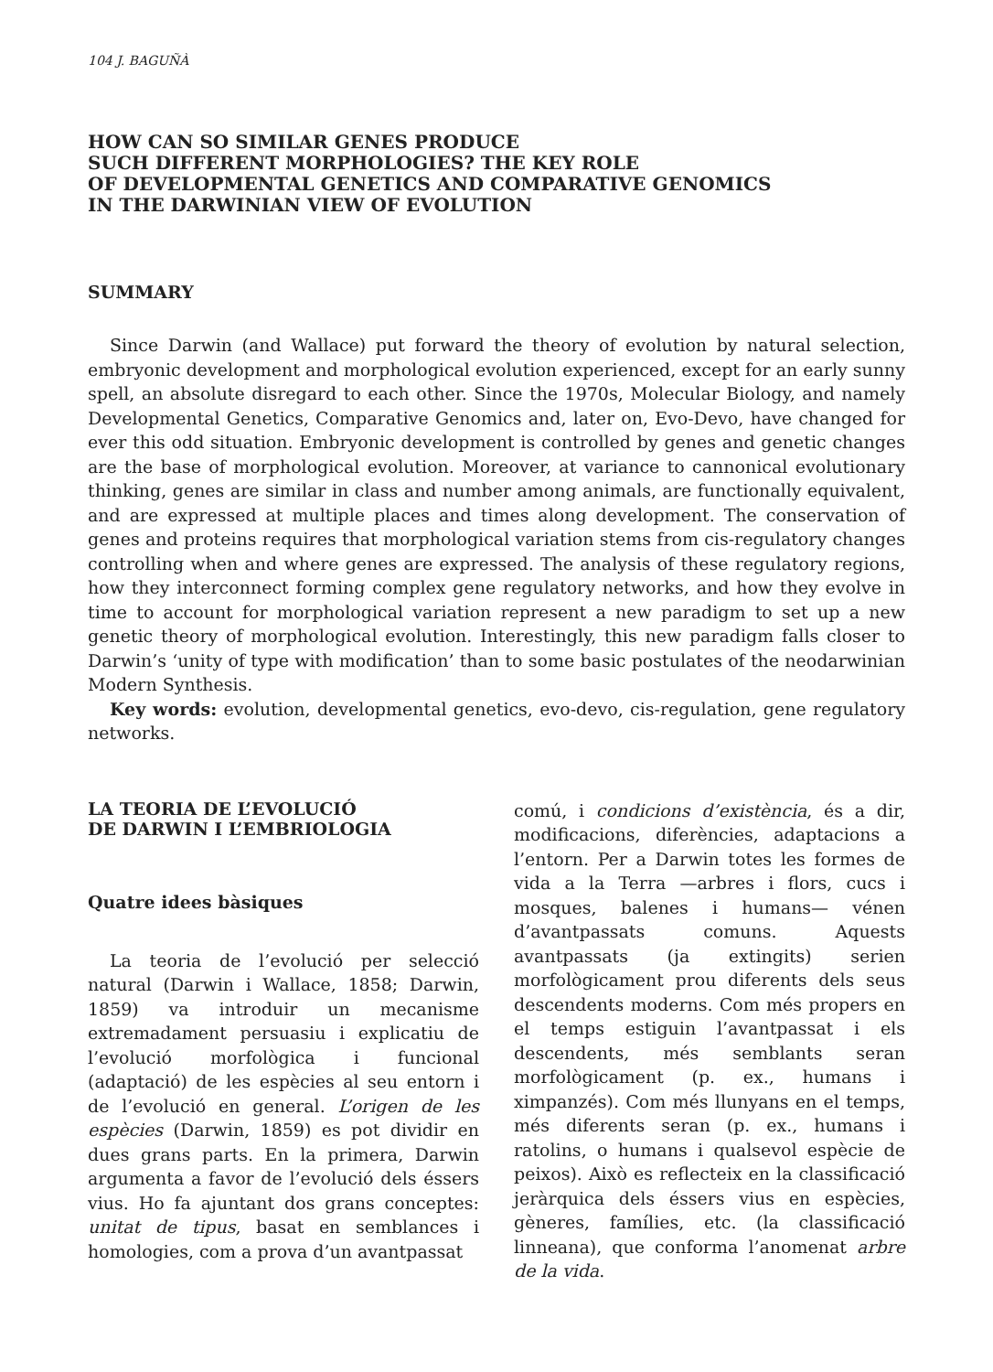104 J. BAGUÑÀ
HOW CAN SO SIMILAR GENES PRODUCE
SUCH DIFFERENT MORPHOLOGIES? THE KEY ROLE
OF DEVELOPMENTAL GENETICS AND COMPARATIVE GENOMICS
IN THE DARWINIAN VIEW OF EVOLUTION
SUMMARY
Since Darwin (and Wallace) put forward the theory of evolution by natural selection, embryonic development and morphological evolution experienced, except for an early sunny spell, an absolute disregard to each other. Since the 1970s, Molecular Biology, and namely Developmental Genetics, Comparative Genomics and, later on, Evo-Devo, have changed for ever this odd situation. Embryonic development is controlled by genes and genetic changes are the base of morphological evolution. Moreover, at variance to cannonical evolutionary thinking, genes are similar in class and number among animals, are functionally equivalent, and are expressed at multiple places and times along development. The conservation of genes and proteins requires that morphological variation stems from cis-regulatory changes controlling when and where genes are expressed. The analysis of these regulatory regions, how they interconnect forming complex gene regulatory networks, and how they evolve in time to account for morphological variation represent a new paradigm to set up a new genetic theory of morphological evolution. Interestingly, this new paradigm falls closer to Darwin’s ‘unity of type with modification’ than to some basic postulates of the neodarwinian Modern Synthesis.
Key words: evolution, developmental genetics, evo-devo, cis-regulation, gene regulatory networks.
LA TEORIA DE L’EVOLUCIÓ
DE DARWIN I L’EMBRIOLOGIA
Quatre idees bàsiques
La teoria de l’evolució per selecció natural (Darwin i Wallace, 1858; Darwin, 1859) va introduir un mecanisme extremadament persuasiu i explicatiu de l’evolució morfològica i funcional (adaptació) de les espècies al seu entorn i de l’evolució en general. L’origen de les espècies (Darwin, 1859) es pot dividir en dues grans parts. En la primera, Darwin argumenta a favor de l’evolució dels éssers vius. Ho fa ajuntant dos grans conceptes: unitat de tipus, basat en semblances i homologies, com a prova d’un avantpassat
comú, i condicions d’existència, és a dir, modificacions, diferències, adaptacions a l’entorn. Per a Darwin totes les formes de vida a la Terra —arbres i flors, cucs i mosques, balenes i humans— vénen d’avantpassats comuns. Aquests avantpassats (ja extingits) serien morfològicament prou diferents dels seus descendents moderns. Com més propers en el temps estiguin l’avantpassat i els descendents, més semblants seran morfològicament (p. ex., humans i ximpanzés). Com més llunyans en el temps, més diferents seran (p. ex., humans i ratolins, o humans i qualsevol espècie de peixos). Això es reflecteix en la classificació jeràrquica dels éssers vius en espècies, gèneres, famílies, etc. (la classificació linneana), que conforma l’anomenat arbre de la vida.